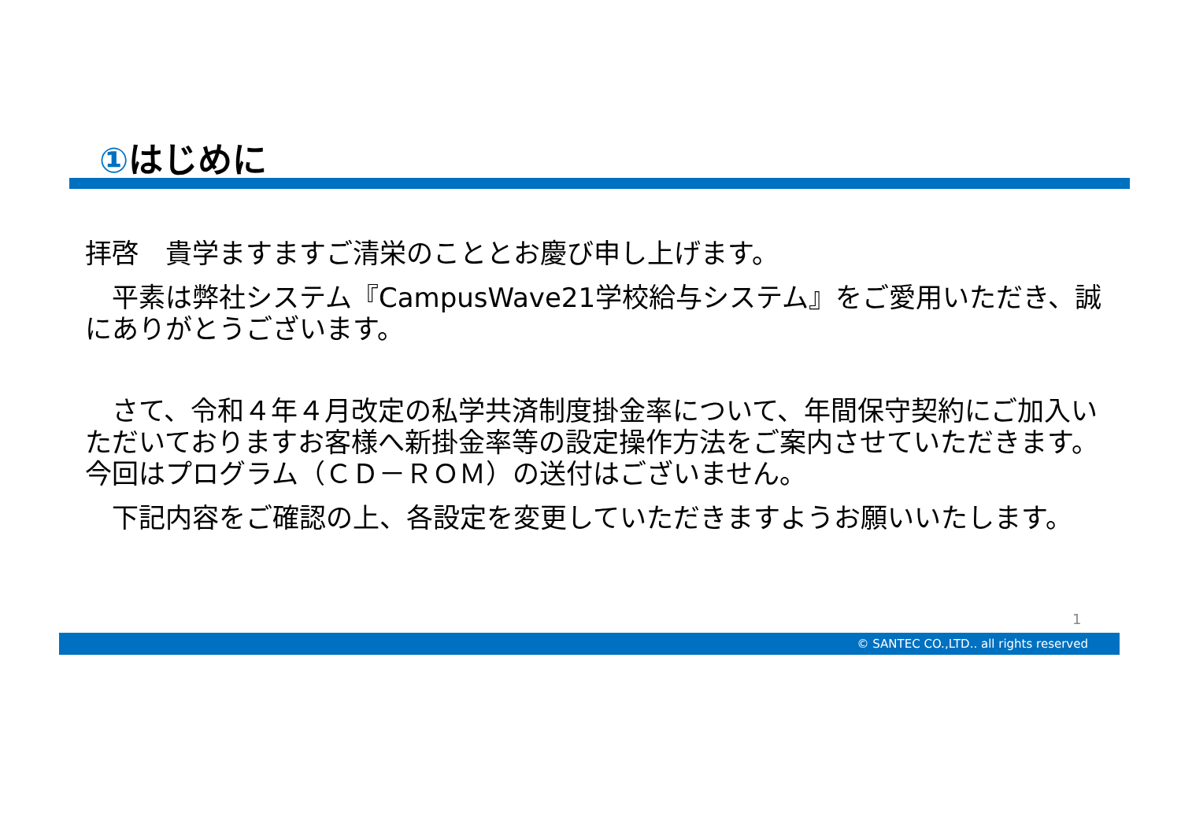①はじめに
拝啓　貴学ますますご清栄のこととお慶び申し上げます。
　平素は弊社システム『CampusWave21学校給与システム』をご愛用いただき、誠にありがとうございます。
　さて、令和４年４月改定の私学共済制度掛金率について、年間保守契約にご加入いただいておりますお客様へ新掛金率等の設定操作方法をご案内させていただきます。今回はプログラム（ＣＤ－ＲＯＭ）の送付はございません。
　下記内容をご確認の上、各設定を変更していただきますようお願いいたします。
1
© SANTEC CO.,LTD.. all rights reserved